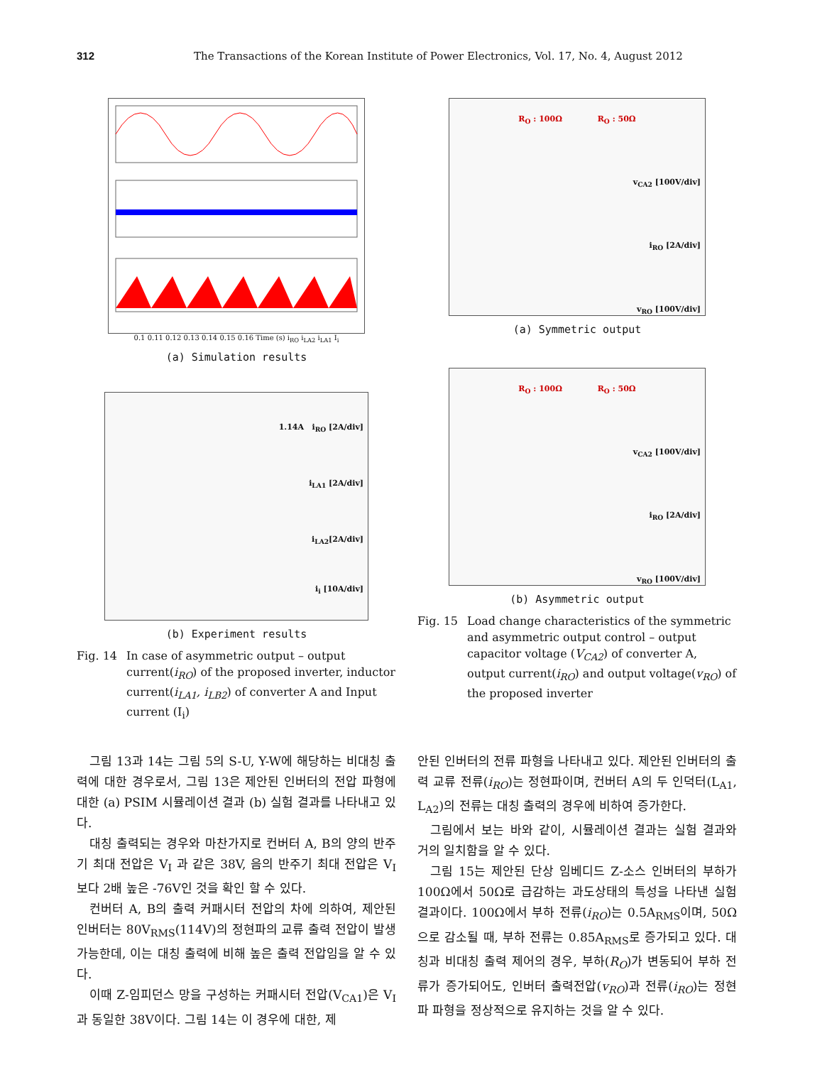312 The Transactions of the Korean Institute of Power Electronics, Vol. 17, No. 4, August 2012
0.1 0.11 0.12 0.13 0.14 0.15 0.16 Time (s) i<sub>RO</sub> i<sub>LA2</sub> i<sub>LA1</sub> I<sub>i</sub>
(a) Simulation results
1.14A i<sub>RO</sub> [2A/div]
i<sub>LA1</sub> [2A/div]
i<sub>LA2</sub>[2A/div]
i<sub>i</sub> [10A/div]
(b) Experiment results
Fig. 14 In case of asymmetric output – output current(i<sub>RO</sub>) of the proposed inverter, inductor current(i<sub>LA1</sub>, i<sub>LB2</sub>) of converter A and Input current (I<sub>i</sub>)
R<sub>O</sub> : 100Ω R<sub>O</sub> : 50Ω
v<sub>CA2</sub> [100V/div]
i<sub>RO</sub> [2A/div]
v<sub>RO</sub> [100V/div]
(a) Symmetric output
R<sub>O</sub> : 100Ω R<sub>O</sub> : 50Ω
v<sub>CA2</sub> [100V/div]
i<sub>RO</sub> [2A/div]
v<sub>RO</sub> [100V/div]
(b) Asymmetric output
Fig. 15 Load change characteristics of the symmetric and asymmetric output control – output capacitor voltage (V<sub>CA2</sub>) of converter A, output current(i<sub>RO</sub>) and output voltage(v<sub>RO</sub>) of the proposed inverter
그림 13과 14는 그림 5의 S-U, Y-W에 해당하는 비대칭 출력에 대한 경우로서, 그림 13은 제안된 인버터의 전압 파형에 대한 (a) PSIM 시뮬레이션 결과 (b) 실험 결과를 나타내고 있다.
대칭 출력되는 경우와 마찬가지로 컨버터 A, B의 양의 반주기 최대 전압은 V<sub>I</sub> 과 같은 38V, 음의 반주기 최대 전압은 V<sub>I</sub>보다 2배 높은 -76V인 것을 확인 할 수 있다.
컨버터 A, B의 출력 커패시터 전압의 차에 의하여, 제안된 인버터는 80V<sub>RMS</sub>(114V)의 정현파의 교류 출력 전압이 발생 가능한데, 이는 대칭 출력에 비해 높은 출력 전압임을 알 수 있다.
이때 Z-임피던스 망을 구성하는 커패시터 전압(V<sub>CA1</sub>)은 V<sub>I</sub>과 동일한 38V이다. 그림 14는 이 경우에 대한, 제
안된 인버터의 전류 파형을 나타내고 있다. 제안된 인버터의 출력 교류 전류(i<sub>RO</sub>)는 정현파이며, 컨버터 A의 두 인덕터(L<sub>A1</sub>, L<sub>A2</sub>)의 전류는 대칭 출력의 경우에 비하여 증가한다.
그림에서 보는 바와 같이, 시뮬레이션 결과는 실험 결과와 거의 일치함을 알 수 있다.
그림 15는 제안된 단상 임베디드 Z-소스 인버터의 부하가 100Ω에서 50Ω로 급감하는 과도상태의 특성을 나타낸 실험 결과이다. 100Ω에서 부하 전류(i<sub>RO</sub>)는 0.5A<sub>RMS</sub>이며, 50Ω으로 감소될 때, 부하 전류는 0.85A<sub>RMS</sub>로 증가되고 있다. 대칭과 비대칭 출력 제어의 경우, 부하(R<sub>O</sub>)가 변동되어 부하 전류가 증가되어도, 인버터 출력전압(v<sub>RO</sub>)과 전류(i<sub>RO</sub>)는 정현파 파형을 정상적으로 유지하는 것을 알 수 있다.